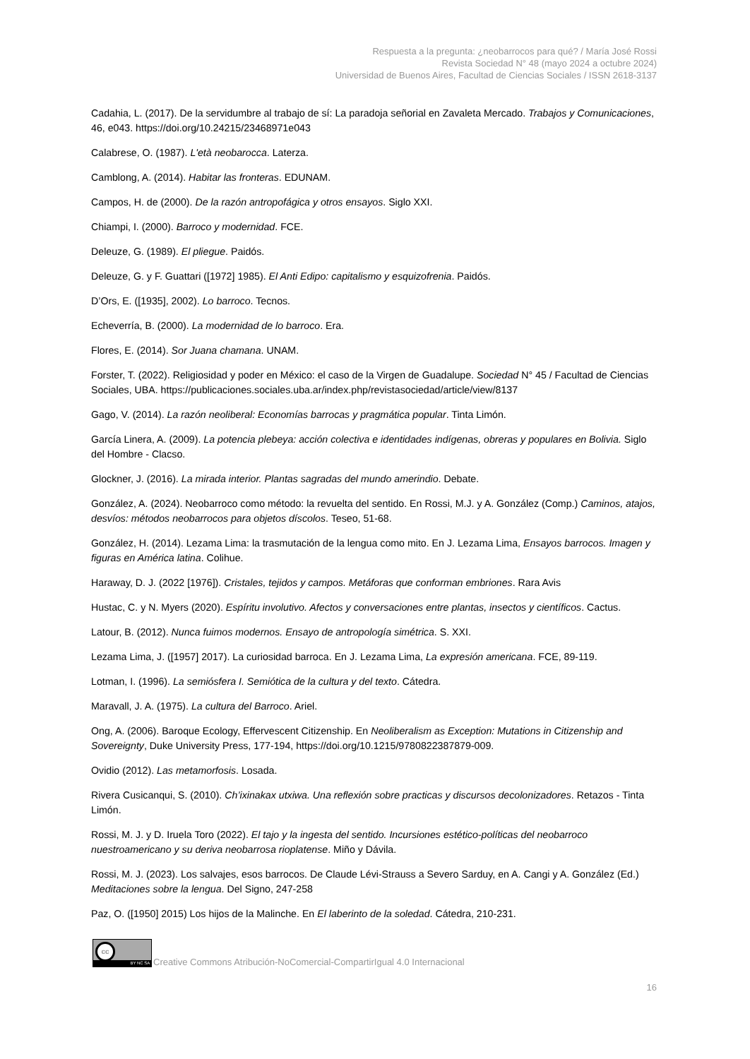Respuesta a la pregunta: ¿neobarrocos para qué? / María José Rossi
Revista Sociedad N° 48 (mayo 2024 a octubre 2024)
Universidad de Buenos Aires, Facultad de Ciencias Sociales / ISSN 2618-3137
Cadahia, L. (2017). De la servidumbre al trabajo de sí: La paradoja señorial en Zavaleta Mercado. Trabajos y Comunicaciones, 46, e043. https://doi.org/10.24215/23468971e043
Calabrese, O. (1987). L'età neobarocca. Laterza.
Camblong, A. (2014). Habitar las fronteras. EDUNAM.
Campos, H. de (2000). De la razón antropofágica y otros ensayos. Siglo XXI.
Chiampi, I. (2000). Barroco y modernidad. FCE.
Deleuze, G. (1989). El pliegue. Paidós.
Deleuze, G. y F. Guattari ([1972] 1985). El Anti Edipo: capitalismo y esquizofrenia. Paidós.
D’Ors, E. ([1935], 2002). Lo barroco. Tecnos.
Echeverría, B. (2000). La modernidad de lo barroco. Era.
Flores, E. (2014). Sor Juana chamana. UNAM.
Forster, T. (2022). Religiosidad y poder en México: el caso de la Virgen de Guadalupe. Sociedad N° 45 / Facultad de Ciencias Sociales, UBA. https://publicaciones.sociales.uba.ar/index.php/revistasociedad/article/view/8137
Gago, V. (2014). La razón neoliberal: Economías barrocas y pragmática popular. Tinta Limón.
García Linera, A. (2009). La potencia plebeya: acción colectiva e identidades indígenas, obreras y populares en Bolivia. Siglo del Hombre - Clacso.
Glockner, J. (2016). La mirada interior. Plantas sagradas del mundo amerindio. Debate.
González, A. (2024). Neobarroco como método: la revuelta del sentido. En Rossi, M.J. y A. González (Comp.) Caminos, atajos, desvíos: métodos neobarrocos para objetos díscolos. Teseo, 51-68.
González, H. (2014). Lezama Lima: la trasmutación de la lengua como mito. En J. Lezama Lima, Ensayos barrocos. Imagen y figuras en América latina. Colihue.
Haraway, D. J. (2022 [1976]). Cristales, tejidos y campos. Metáforas que conforman embriones. Rara Avis
Hustac, C. y N. Myers (2020). Espíritu involutivo. Afectos y conversaciones entre plantas, insectos y científicos. Cactus.
Latour, B. (2012). Nunca fuimos modernos. Ensayo de antropología simétrica. S. XXI.
Lezama Lima, J. ([1957] 2017). La curiosidad barroca. En J. Lezama Lima, La expresión americana. FCE, 89-119.
Lotman, I. (1996). La semiósfera I. Semiótica de la cultura y del texto. Cátedra.
Maravall, J. A. (1975). La cultura del Barroco. Ariel.
Ong, A. (2006). Baroque Ecology, Effervescent Citizenship. En Neoliberalism as Exception: Mutations in Citizenship and Sovereignty, Duke University Press, 177-194, https://doi.org/10.1215/9780822387879-009.
Ovidio (2012). Las metamorfosis. Losada.
Rivera Cusicanqui, S. (2010). Ch’ixinakax utxiwa. Una reflexión sobre practicas y discursos decolonizadores. Retazos - Tinta Limón.
Rossi, M. J. y D. Iruela Toro (2022). El tajo y la ingesta del sentido. Incursiones estético-políticas del neobarroco nuestroamericano y su deriva neobarrosa rioplatense. Miño y Dávila.
Rossi, M. J. (2023). Los salvajes, esos barrocos. De Claude Lévi-Strauss a Severo Sarduy, en A. Cangi y A. González (Ed.) Meditaciones sobre la lengua. Del Signo, 247-258
Paz, O. ([1950] 2015) Los hijos de la Malinche. En El laberinto de la soledad. Cátedra, 210-231.
cc
BY NC SA
Creative Commons Atribución-NoComercial-CompartirIgual 4.0 Internacional
16